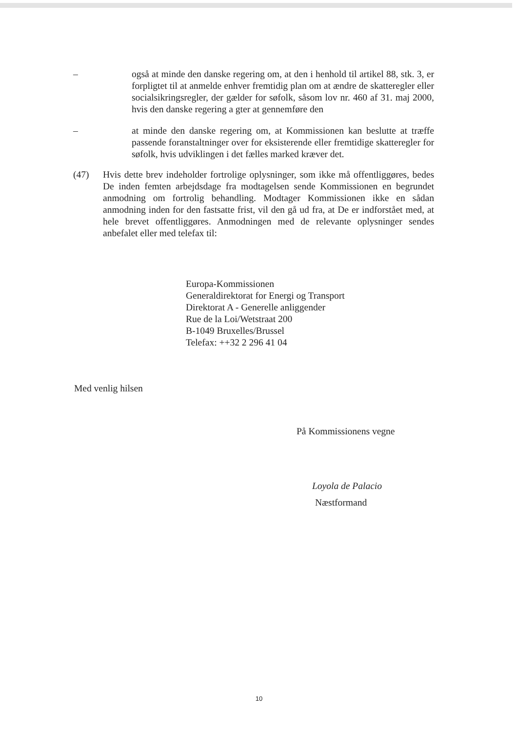– også at minde den danske regering om, at den i henhold til artikel 88, stk. 3, er forpligtet til at anmelde enhver fremtidig plan om at ændre de skatteregler eller socialsikringsregler, der gælder for søfolk, såsom lov nr. 460 af 31. maj 2000, hvis den danske regering a gter at gennemføre den
– at minde den danske regering om, at Kommissionen kan beslutte at træffe passende foranstaltninger over for eksisterende eller fremtidige skatteregler for søfolk, hvis udviklingen i det fælles marked kræver det.
(47) Hvis dette brev indeholder fortrolige oplysninger, som ikke må offentliggøres, bedes De inden femten arbejdsdage fra modtagelsen sende Kommissionen en begrundet anmodning om fortrolig behandling. Modtager Kommissionen ikke en sådan anmodning inden for den fastsatte frist, vil den gå ud fra, at De er indforstået med, at hele brevet offentliggøres. Anmodningen med de relevante oplysninger sendes anbefalet eller med telefax til:
Europa-Kommissionen
Generaldirektorat for Energi og Transport
Direktorat A - Generelle anliggender
Rue de la Loi/Wetstraat 200
B-1049 Bruxelles/Brussel
Telefax: ++32 2 296 41 04
Med venlig hilsen
På Kommissionens vegne
Loyola de Palacio
Næstformand
10